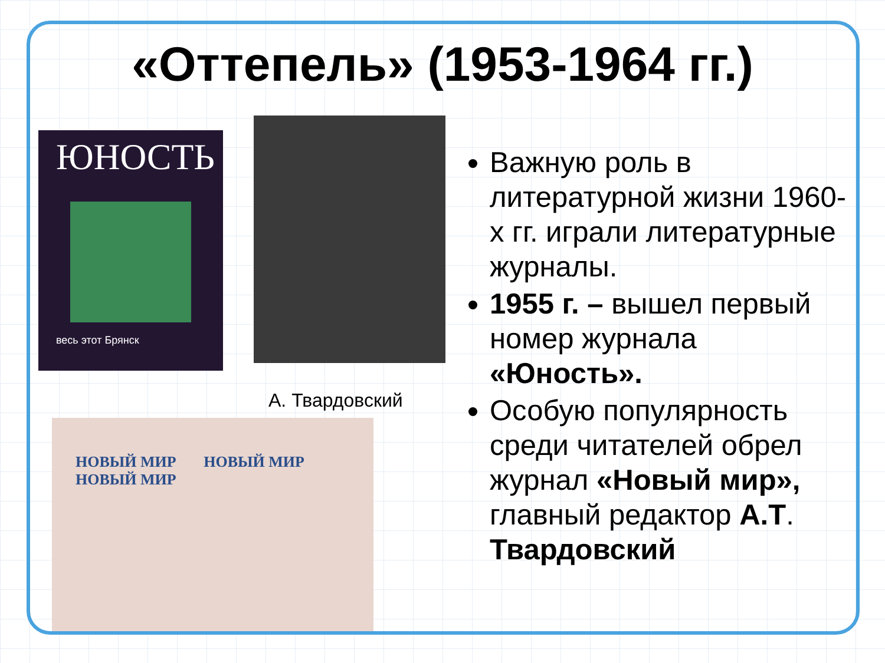«Оттепель» (1953-1964 гг.)
ЮНОСТЬ
весь этот Брянск
А. Твардовский
НОВЫЙ МИР НОВЫЙ МИР НОВЫЙ МИР
Важную роль в литературной жизни 1960-х гг. играли литературные журналы.
1955 г. – вышел первый номер журнала «Юность».
Особую популярность среди читателей обрел журнал «Новый мир», главный редактор А.Т. Твардовский